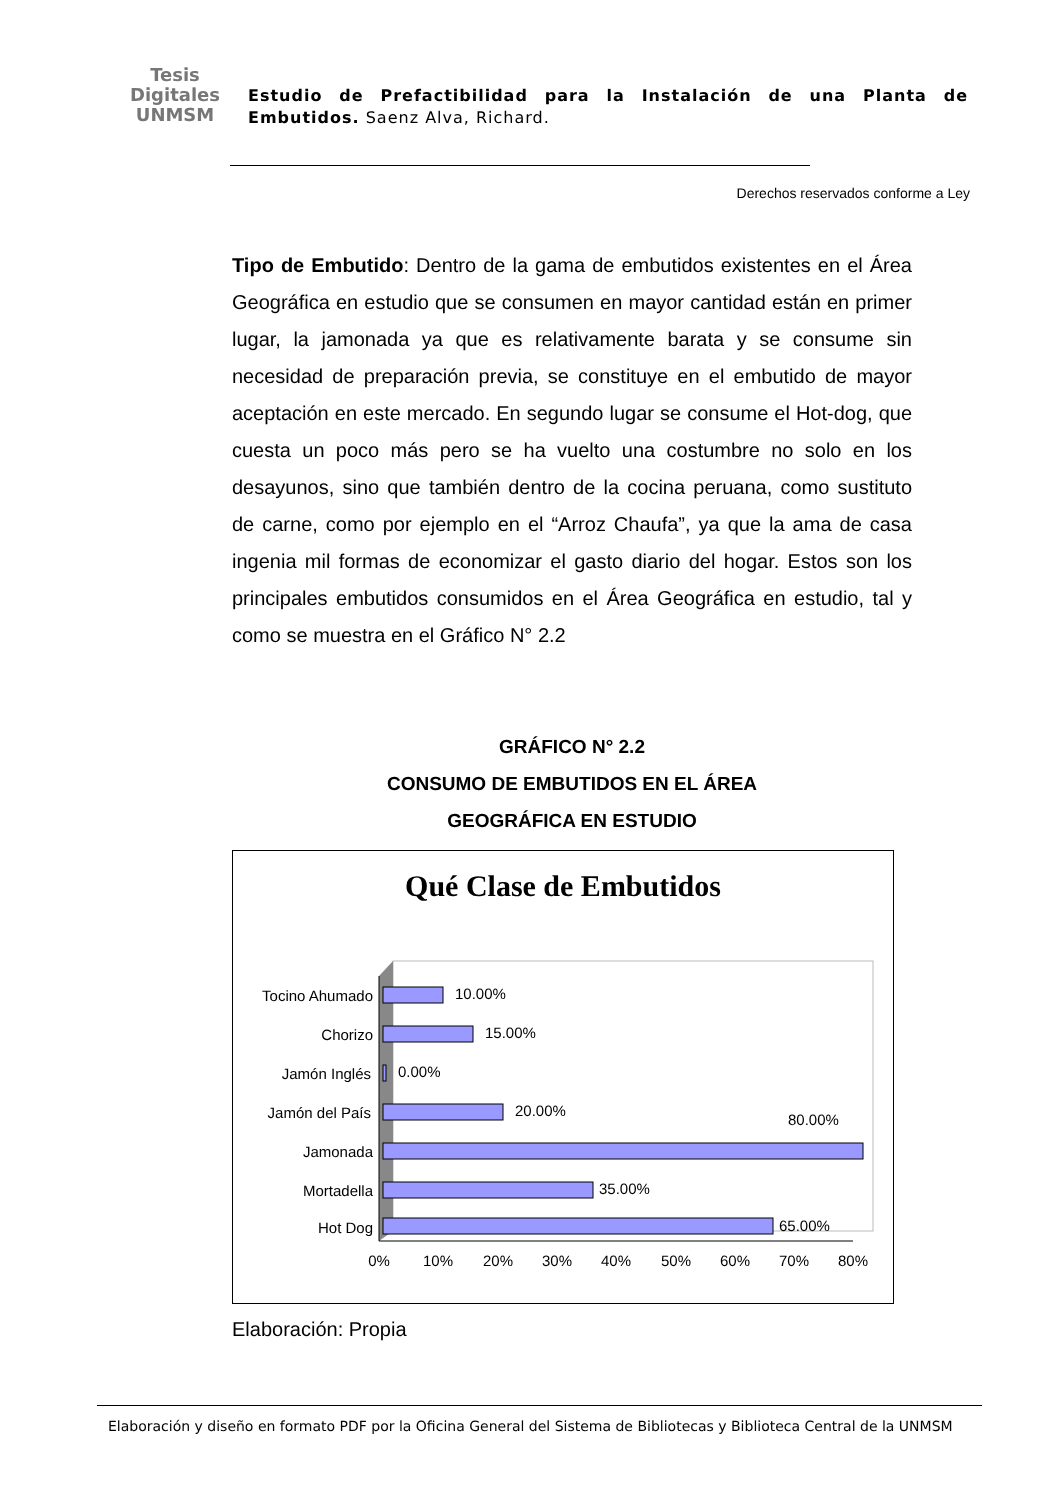Tesis
Digitales
UNMSM
Estudio de Prefactibilidad para la Instalación de una Planta de Embutidos. Saenz Alva, Richard.
Derechos reservados conforme a Ley
Tipo de Embutido: Dentro de la gama de embutidos existentes en el Área Geográfica en estudio que se consumen en mayor cantidad están en primer lugar, la jamonada ya que es relativamente barata y se consume sin necesidad de preparación previa, se constituye en el embutido de mayor aceptación en este mercado. En segundo lugar se consume el Hot-dog, que cuesta un poco más pero se ha vuelto una costumbre no solo en los desayunos, sino que también dentro de la cocina peruana, como sustituto de carne, como por ejemplo en el “Arroz Chaufa”, ya que la ama de casa ingenia mil formas de economizar el gasto diario del hogar. Estos son los principales embutidos consumidos en el Área Geográfica en estudio, tal y como se muestra en el Gráfico N° 2.2
GRÁFICO N° 2.2
CONSUMO DE EMBUTIDOS EN EL ÁREA
GEOGRÁFICA EN ESTUDIO
Qué Clase de Embutidos
Tocino Ahumado
Chorizo
Jamón Inglés
Jamón del País
Jamonada
Mortadella
Hot Dog
10.00%
15.00%
0.00%
20.00%
80.00%
35.00%
65.00%
0%
10%
20%
30%
40%
50%
60%
70%
80%
Elaboración: Propia
Elaboración y diseño en formato PDF por la Oficina General del Sistema de Bibliotecas y Biblioteca Central de la UNMSM